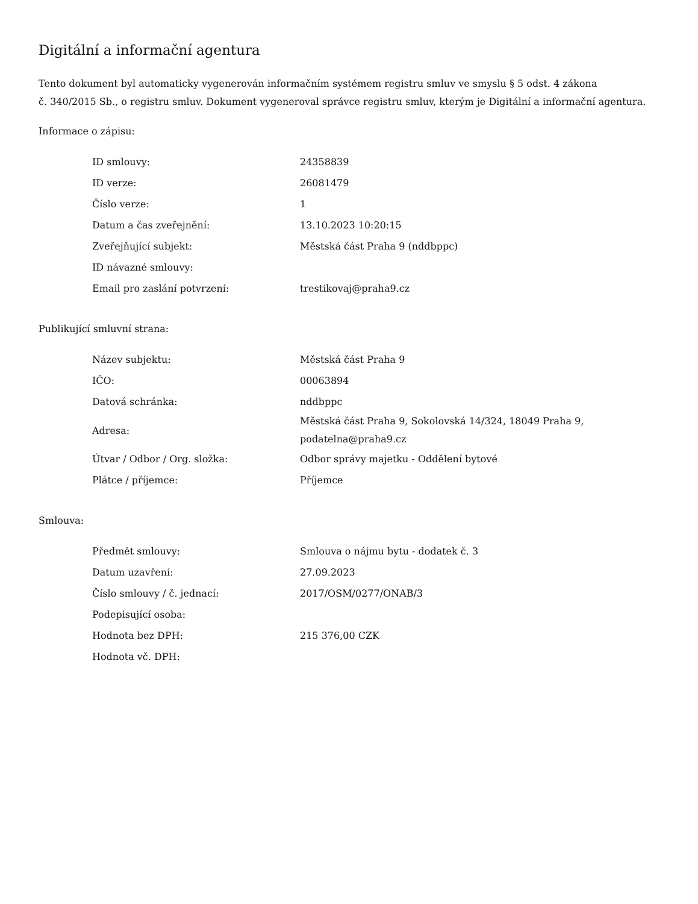Digitální a informační agentura
Tento dokument byl automaticky vygenerován informačním systémem registru smluv ve smyslu § 5 odst. 4 zákona
č. 340/2015 Sb., o registru smluv. Dokument vygeneroval správce registru smluv, kterým je Digitální a informační agentura.
Informace o zápisu:
| ID smlouvy: | 24358839 |
| ID verze: | 26081479 |
| Číslo verze: | 1 |
| Datum a čas zveřejnění: | 13.10.2023 10:20:15 |
| Zveřejňující subjekt: | Městská část Praha 9 (nddbppc) |
| ID návazné smlouvy: | |
| Email pro zaslání potvrzení: | trestikovaj@praha9.cz |
Publikující smluvní strana:
| Název subjektu: | Městská část Praha 9 |
| IČO: | 00063894 |
| Datová schránka: | nddbppc |
| Adresa: | Městská část Praha 9, Sokolovská 14/324, 18049 Praha 9, podatelna@praha9.cz |
| Útvar / Odbor / Org. složka: | Odbor správy majetku - Oddělení bytové |
| Plátce / příjemce: | Příjemce |
Smlouva:
| Předmět smlouvy: | Smlouva o nájmu bytu - dodatek č. 3 |
| Datum uzavření: | 27.09.2023 |
| Číslo smlouvy / č. jednací: | 2017/OSM/0277/ONAB/3 |
| Podepisující osoba: | |
| Hodnota bez DPH: | 215 376,00 CZK |
| Hodnota vč. DPH: | |